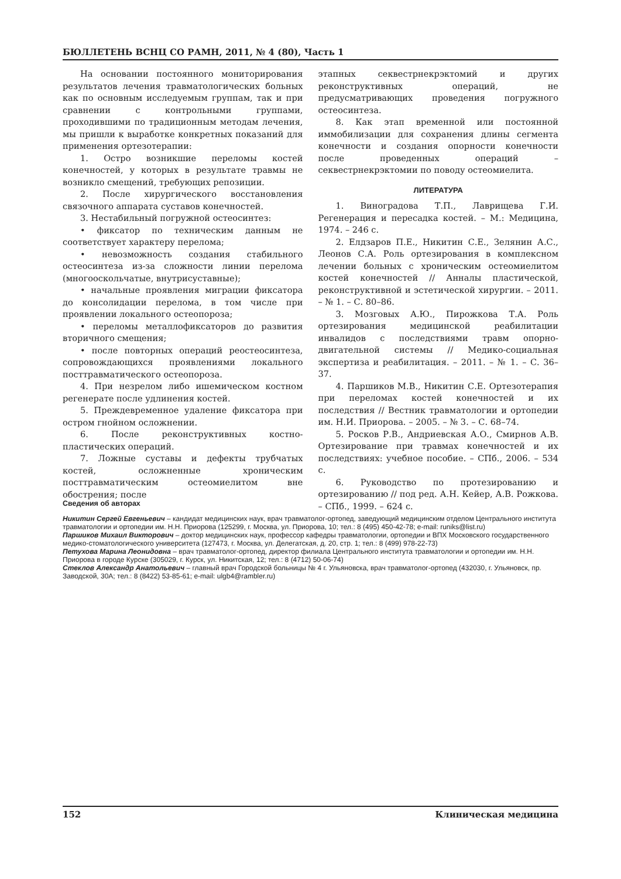БЮЛЛЕТЕНЬ ВСНЦ СО РАМН, 2011, № 4 (80), Часть 1
На основании постоянного мониторирования результатов лечения травматологических больных как по основным исследуемым группам, так и при сравнении с контрольными группами, проходившими по традиционным методам лечения, мы пришли к выработке конкретных показаний для применения ортезотерапии:
1. Остро возникшие переломы костей конечностей, у которых в результате травмы не возникло смещений, требующих репозиции.
2. После хирургического восстановления связочного аппарата суставов конечностей.
3. Нестабильный погружной остеосинтез:
• фиксатор по техническим данным не соответствует характеру перелома;
• невозможность создания стабильного остеосинтеза из-за сложности линии перелома (многооскольчатые, внутрисуставные);
• начальные проявления миграции фиксатора до консолидации перелома, в том числе при проявлении локального остеопороза;
• переломы металлофиксаторов до развития вторичного смещения;
• после повторных операций реостеосинтеза, сопровождающихся проявлениями локального посттравматического остеопороза.
4. При незрелом либо ишемическом костном регенерате после удлинения костей.
5. Преждевременное удаление фиксатора при остром гнойном осложнении.
6. После реконструктивных костно-пластических операций.
7. Ложные суставы и дефекты трубчатых костей, осложненные хроническим посттравматическим остеомиелитом вне обострения; после
этапных секвестрнекрэктомий и других реконструктивных операций, не предусматривающих проведения погружного остеосинтеза.
8. Как этап временной или постоянной иммобилизации для сохранения длины сегмента конечности и создания опорности конечности после проведенных операций – секвестрнекрэктомии по поводу остеомиелита.
ЛИТЕРАТУРА
1. Виноградова Т.П., Лаврищева Г.И. Регенерация и пересадка костей. – М.: Медицина, 1974. – 246 с.
2. Елдзаров П.Е., Никитин С.Е., Зелянин А.С., Леонов С.А. Роль ортезирования в комплексном лечении больных с хроническим остеомиелитом костей конечностей // Анналы пластической, реконструктивной и эстетической хирургии. – 2011. – № 1. – С. 80–86.
3. Мозговых А.Ю., Пирожкова Т.А. Роль ортезирования медицинской реабилитации инвалидов с последствиями травм опорно-двигательной системы // Медико-социальная экспертиза и реабилитация. – 2011. – № 1. – С. 36–37.
4. Паршиков М.В., Никитин С.Е. Ортезотерапия при переломах костей конечностей и их последствия // Вестник травматологии и ортопедии им. Н.И. Приорова. – 2005. – № 3. – С. 68–74.
5. Росков Р.В., Андриевская А.О., Смирнов А.В. Ортезирование при травмах конечностей и их последствиях: учебное пособие. – СПб., 2006. – 534 с.
6. Руководство по протезированию и ортезированию // под ред. А.Н. Кейер, А.В. Рожкова. – СПб., 1999. – 624 с.
Сведения об авторах
Никитин Сергей Евгеньевич – кандидат медицинских наук, врач травматолог-ортопед, заведующий медицинским отделом Центрального института травматологии и ортопедии им. Н.Н. Приорова (125299, г. Москва, ул. Приорова, 10; тел.: 8 (495) 450-42-78; e-mail: runiks@list.ru)
Паршиков Михаил Викторович – доктор медицинских наук, профессор кафедры травматологии, ортопедии и ВПХ Московского государственного медико-стоматологического университета (127473, г. Москва, ул. Делегатская, д. 20, стр. 1; тел.: 8 (499) 978-22-73)
Петухова Марина Леонидовна – врач травматолог-ортопед, директор филиала Центрального института травматологии и ортопедии им. Н.Н. Приорова в городе Курске (305029, г. Курск, ул. Никитская, 12; тел.: 8 (4712) 50-06-74)
Стеклов Александр Анатольевич – главный врач Городской больницы № 4 г. Ульяновска, врач травматолог-ортопед (432030, г. Ульяновск, пр. Заводской, 30А; тел.: 8 (8422) 53-85-61; e-mail: ulgb4@rambler.ru)
152 Клиническая медицина